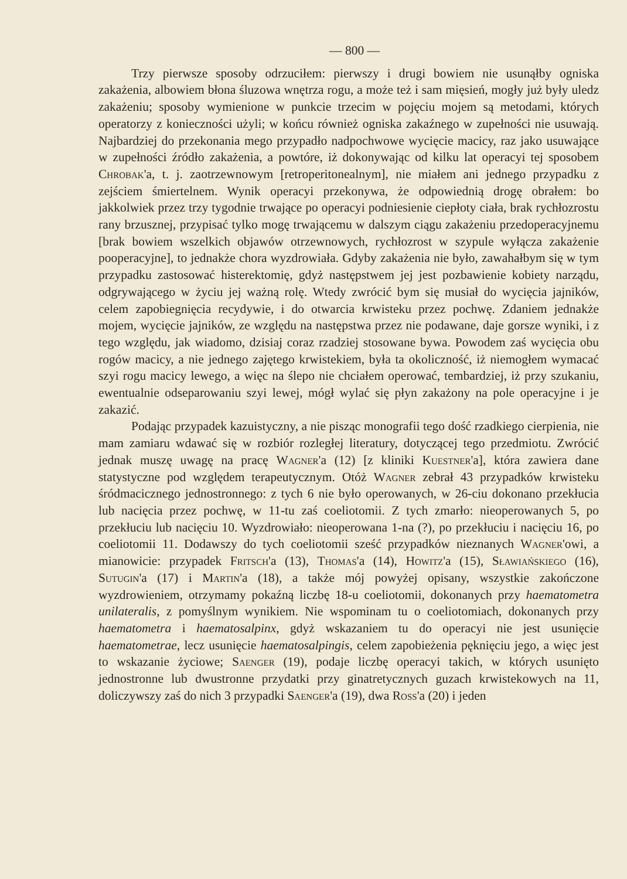— 800 —
Trzy pierwsze sposoby odrzuciłem: pierwszy i drugi bowiem nie usunąłby ogniska zakażenia, albowiem błona śluzowa wnętrza rogu, a może też i sam mięsień, mogły już były uledz zakażeniu; sposoby wymienione w punkcie trzecim w pojęciu mojem są metodami, których operatorzy z konieczności użyli; w końcu również ogniska zakaźnego w zupełności nie usuwają. Najbardziej do przekonania mego przypadło nadpochwowe wycięcie macicy, raz jako usuwające w zupełności źródło zakażenia, a powtóre, iż dokonywając od kilku lat operacyi tej sposobem Chrobak'a, t. j. zaotrzewnowym [retroperitonealnym], nie miałem ani jednego przypadku z zejściem śmiertelnem. Wynik operacyi przekonywa, że odpowiednią drogę obrałem: bo jakkolwiek przez trzy tygodnie trwające po operacyi podniesienie ciepłoty ciała, brak rychłozrostu rany brzusznej, przypisać tylko mogę trwającemu w dalszym ciągu zakażeniu przedoperacyjnemu [brak bowiem wszelkich objawów otrzewnowych, rychłozrost w szypule wyłącza zakażenie pooperacyjne], to jednakże chora wyzdrowiała. Gdyby zakażenia nie było, zawahałbym się w tym przypadku zastosować histerektomię, gdyż następstwem jej jest pozbawienie kobiety narządu, odgrywającego w życiu jej ważną rolę. Wtedy zwrócić bym się musiał do wycięcia jajników, celem zapobiegnięcia recydywie, i do otwarcia krwisteku przez pochwę. Zdaniem jednakże mojem, wycięcie jajników, ze względu na następstwa przez nie podawane, daje gorsze wyniki, i z tego względu, jak wiadomo, dzisiaj coraz rzadziej stosowane bywa. Powodem zaś wycięcia obu rogów macicy, a nie jednego zajętego krwistekiem, była ta okoliczność, iż niemogłem wymacać szyi rogu macicy lewego, a więc na ślepo nie chciałem operować, tembardziej, iż przy szukaniu, ewentualnie odseparowaniu szyi lewej, mógł wylać się płyn zakażony na pole operacyjne i je zakazić.
Podając przypadek kazuistyczny, a nie pisząc monografii tego dość rzadkiego cierpienia, nie mam zamiaru wdawać się w rozbiór rozległej literatury, dotyczącej tego przedmiotu. Zwrócić jednak muszę uwagę na pracę Wagner'a (12) [z kliniki Kuestner'a], która zawiera dane statystyczne pod względem terapeutycznym. Otóż Wagner zebrał 43 przypadków krwisteku śródmacicznego jednostronnego: z tych 6 nie było operowanych, w 26-ciu dokonano przekłucia lub nacięcia przez pochwę, w 11-tu zaś coeliotomii. Z tych zmarło: nieoperowanych 5, po przekłuciu lub nacięciu 10. Wyzdrowiało: nieoperowana 1-na (?), po przekłuciu i nacięciu 16, po coeliotomii 11. Dodawszy do tych coeliotomii sześć przypadków nieznanych Wagner'owi, a mianowicie: przypadek Fritsch'a (13), Thomas'a (14), Howitz'a (15), Sławiańskiego (16), Sutugin'a (17) i Martin'a (18), a także mój powyżej opisany, wszystkie zakończone wyzdrowieniem, otrzymamy pokaźną liczbę 18-u coeliotomii, dokonanych przy haematometra unilateralis, z pomyślnym wynikiem. Nie wspominam tu o coeliotomiach, dokonanych przy haematometra i haematosalpinx, gdyż wskazaniem tu do operacyi nie jest usunięcie haematometrae, lecz usunięcie haematosalpingis, celem zapobieżenia pęknięciu jego, a więc jest to wskazanie życiowe; Saenger (19), podaje liczbę operacyi takich, w których usunięto jednostronne lub dwustronne przydatki przy ginatretycznych guzach krwistekowych na 11, doliczywszy zaś do nich 3 przypadki Saenger'a (19), dwa Ross'a (20) i jeden